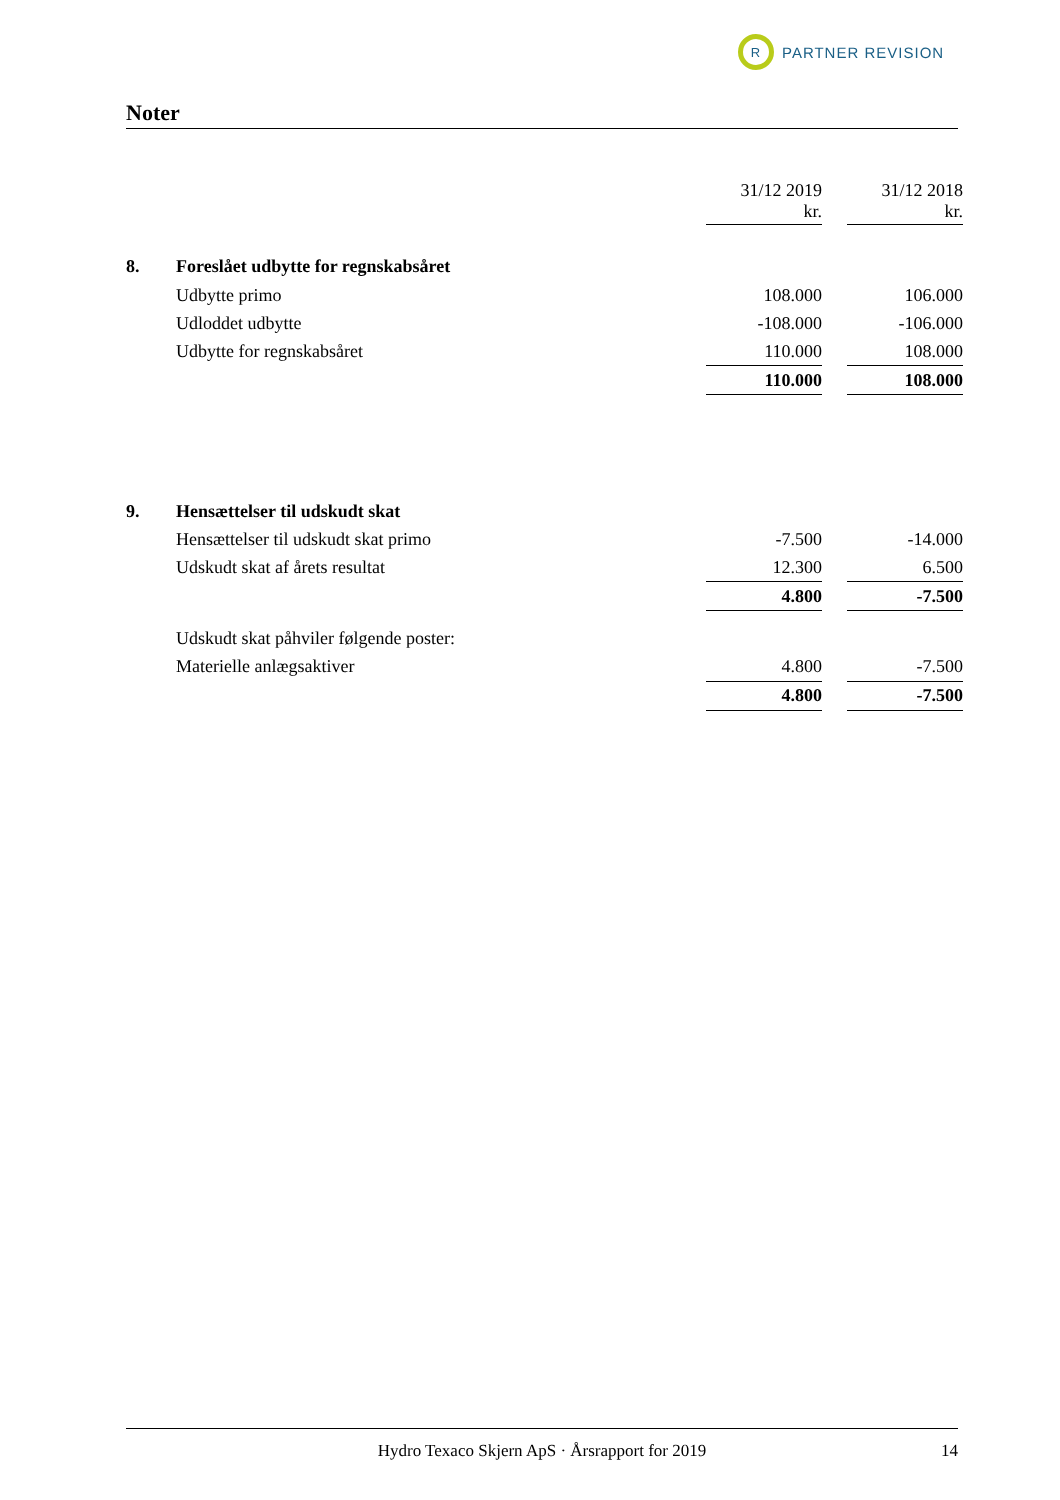R
PARTNER REVISION
Noter
| | | 31/12 2019 kr. | | 31/12 2018 kr. |
| 8. | Foreslået udbytte for regnskabsåret | | | |
| | Udbytte primo | 108.000 | | 106.000 |
| | Udloddet udbytte | -108.000 | | -106.000 |
| | Udbytte for regnskabsåret | 110.000 | | 108.000 |
| | | 110.000 | | 108.000 |
| 9. | Hensættelser til udskudt skat | | | |
| | Hensættelser til udskudt skat primo | -7.500 | | -14.000 |
| | Udskudt skat af årets resultat | 12.300 | | 6.500 |
| | | 4.800 | | -7.500 |
| | Udskudt skat påhviler følgende poster: | | | |
| | Materielle anlægsaktiver | 4.800 | | -7.500 |
| | | 4.800 | | -7.500 |
Hydro Texaco Skjern ApS · Årsrapport for 2019 14